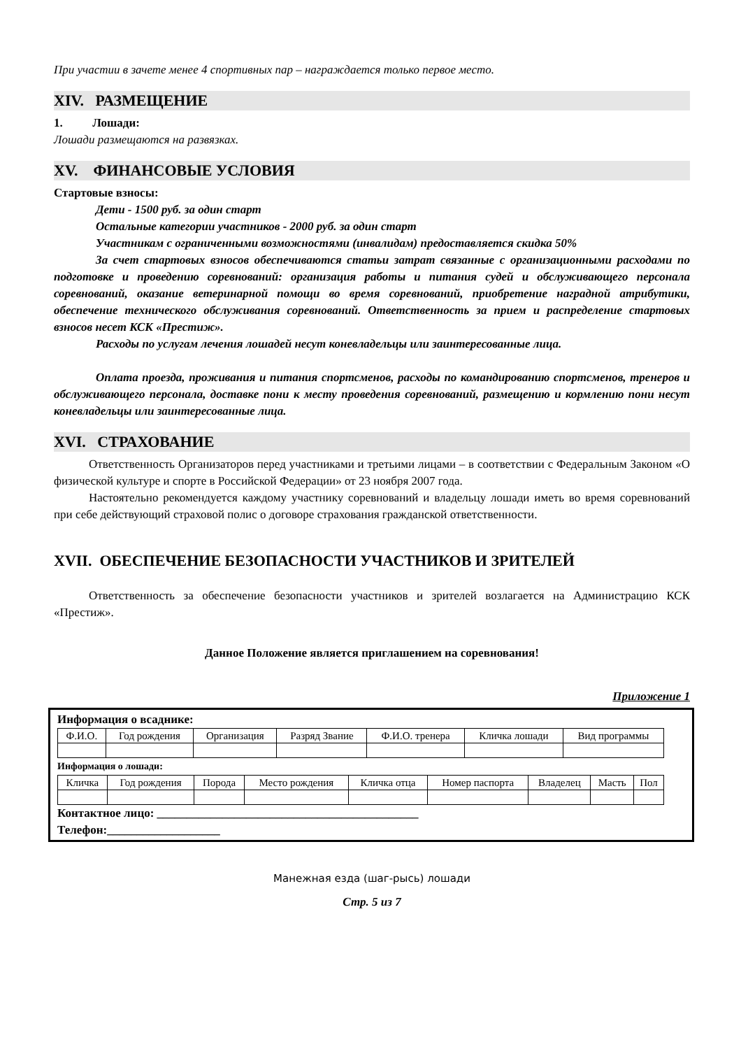При участии в зачете менее 4 спортивных пар – награждается только первое место.
XIV. РАЗМЕЩЕНИЕ
1. Лошади:
Лошади размещаются на развязках.
XV. ФИНАНСОВЫЕ УСЛОВИЯ
Стартовые взносы:
Дети - 1500 руб. за один старт
Остальные категории участников - 2000 руб. за один старт
Участникам с ограниченными возможностями (инвалидам) предоставляется скидка 50%
За счет стартовых взносов обеспечиваются статьи затрат связанные с организационными расходами по подготовке и проведению соревнований: организация работы и питания судей и обслуживающего персонала соревнований, оказание ветеринарной помощи во время соревнований, приобретение наградной атрибутики, обеспечение технического обслуживания соревнований. Ответственность за прием и распределение стартовых взносов несет КСК «Престиж».
Расходы по услугам лечения лошадей несут коневладельцы или заинтересованные лица.
Оплата проезда, проживания и питания спортсменов, расходы по командированию спортсменов, тренеров и обслуживающего персонала, доставке пони к месту проведения соревнований, размещению и кормлению пони несут коневладельцы или заинтересованные лица.
XVI. СТРАХОВАНИЕ
Ответственность Организаторов перед участниками и третьими лицами – в соответствии с Федеральным Законом «О физической культуре и спорте в Российской Федерации» от 23 ноября 2007 года.
Настоятельно рекомендуется каждому участнику соревнований и владельцу лошади иметь во время соревнований при себе действующий страховой полис о договоре страхования гражданской ответственности.
XVII. ОБЕСПЕЧЕНИЕ БЕЗОПАСНОСТИ УЧАСТНИКОВ И ЗРИТЕЛЕЙ
Ответственность за обеспечение безопасности участников и зрителей возлагается на Администрацию КСК «Престиж».
Данное Положение является приглашением на соревнования!
Приложение 1
Информация о всаднике:
| Ф.И.О. | Год рождения | Организация | Разряд Звание | Ф.И.О. тренера | Кличка лошади | Вид программы |
Информация о лошади:
| Кличка | Год рождения | Порода | Место рождения | Кличка отца | Номер паспорта | Владелец | Масть | Пол |
Контактное лицо: ____________________________________________
Телефон:___________________
Манежная езда (шаг-рысь) лошади
Стр. 5 из 7